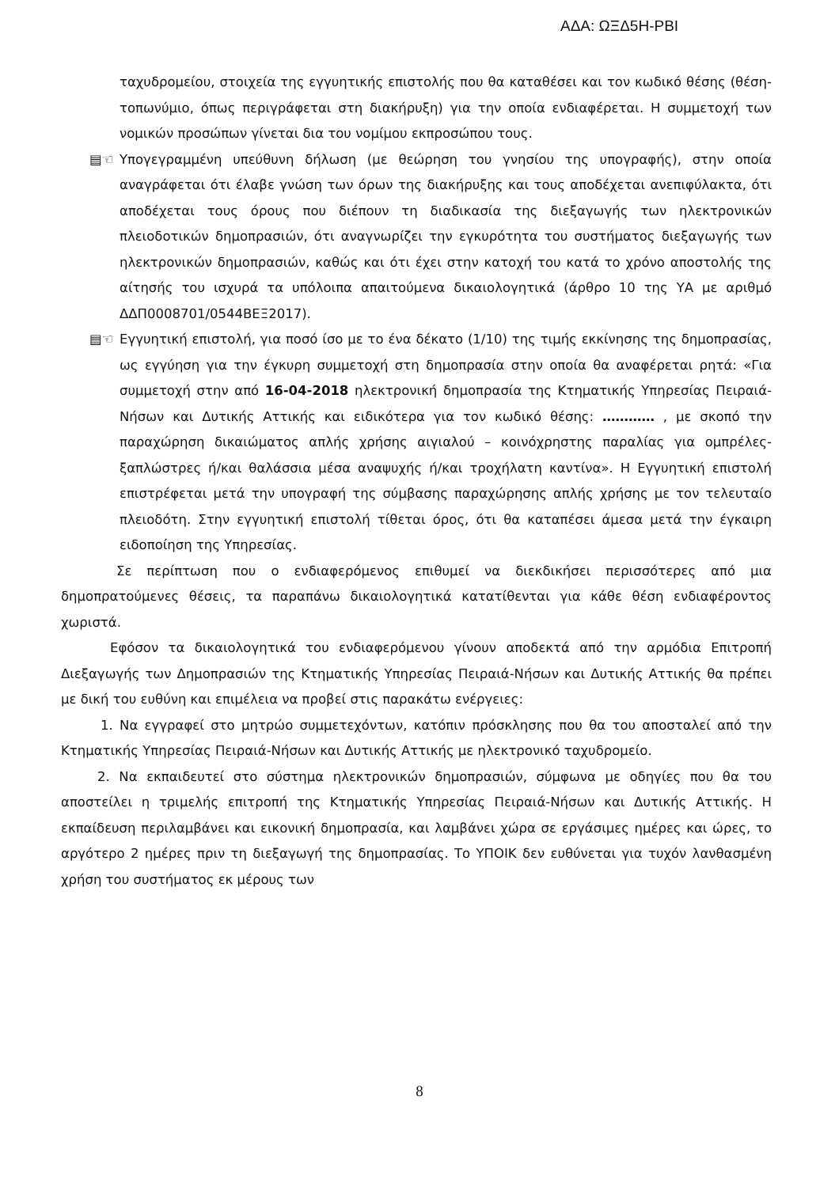ΑΔΑ: ΩΞΔ5Η-ΡΒΙ
ταχυδρομείου, στοιχεία της εγγυητικής επιστολής που θα καταθέσει και τον κωδικό θέσης (θέση- τοπωνύμιο, όπως περιγράφεται στη διακήρυξη) για την οποία ενδιαφέρεται. Η συμμετοχή των νομικών προσώπων γίνεται δια του νομίμου εκπροσώπου τους.
▤☜ Υπογεγραμμένη υπεύθυνη δήλωση (με θεώρηση του γνησίου της υπογραφής), στην οποία αναγράφεται ότι έλαβε γνώση των όρων της διακήρυξης και τους αποδέχεται ανεπιφύλακτα, ότι αποδέχεται τους όρους που διέπουν τη διαδικασία της διεξαγωγής των ηλεκτρονικών πλειοδοτικών δημοπρασιών, ότι αναγνωρίζει την εγκυρότητα του συστήματος διεξαγωγής των ηλεκτρονικών δημοπρασιών, καθώς και ότι έχει στην κατοχή του κατά το χρόνο αποστολής της αίτησής του ισχυρά τα υπόλοιπα απαιτούμενα δικαιολογητικά (άρθρο 10 της ΥΑ με αριθμό ΔΔΠ0008701/0544ΒΕΞ2017).
▤☜ Εγγυητική επιστολή, για ποσό ίσο με το ένα δέκατο (1/10) της τιμής εκκίνησης της δημοπρασίας, ως εγγύηση για την έγκυρη συμμετοχή στη δημοπρασία στην οποία θα αναφέρεται ρητά: «Για συμμετοχή στην από 16-04-2018 ηλεκτρονική δημοπρασία της Κτηματικής Υπηρεσίας Πειραιά-Νήσων και Δυτικής Αττικής και ειδικότερα για τον κωδικό θέσης: ………… , με σκοπό την παραχώρηση δικαιώματος απλής χρήσης αιγιαλού – κοινόχρηστης παραλίας για ομπρέλες-ξαπλώστρες ή/και θαλάσσια μέσα αναψυχής ή/και τροχήλατη καντίνα». Η Εγγυητική επιστολή επιστρέφεται μετά την υπογραφή της σύμβασης παραχώρησης απλής χρήσης με τον τελευταίο πλειοδότη. Στην εγγυητική επιστολή τίθεται όρος, ότι θα καταπέσει άμεσα μετά την έγκαιρη ειδοποίηση της Υπηρεσίας.
Σε περίπτωση που ο ενδιαφερόμενος επιθυμεί να διεκδικήσει περισσότερες από μια δημοπρατούμενες θέσεις, τα παραπάνω δικαιολογητικά κατατίθενται για κάθε θέση ενδιαφέροντος χωριστά.
Εφόσον τα δικαιολογητικά του ενδιαφερόμενου γίνουν αποδεκτά από την αρμόδια Επιτροπή Διεξαγωγής των Δημοπρασιών της Κτηματικής Υπηρεσίας Πειραιά-Νήσων και Δυτικής Αττικής θα πρέπει με δική του ευθύνη και επιμέλεια να προβεί στις παρακάτω ενέργειες:
1. Να εγγραφεί στο μητρώο συμμετεχόντων, κατόπιν πρόσκλησης που θα του αποσταλεί από την Κτηματικής Υπηρεσίας Πειραιά-Νήσων και Δυτικής Αττικής με ηλεκτρονικό ταχυδρομείο.
2. Να εκπαιδευτεί στο σύστημα ηλεκτρονικών δημοπρασιών, σύμφωνα με οδηγίες που θα του αποστείλει η τριμελής επιτροπή της Κτηματικής Υπηρεσίας Πειραιά-Νήσων και Δυτικής Αττικής. Η εκπαίδευση περιλαμβάνει και εικονική δημοπρασία, και λαμβάνει χώρα σε εργάσιμες ημέρες και ώρες, το αργότερο 2 ημέρες πριν τη διεξαγωγή της δημοπρασίας. Το ΥΠΟΙΚ δεν ευθύνεται για τυχόν λανθασμένη χρήση του συστήματος εκ μέρους των
8